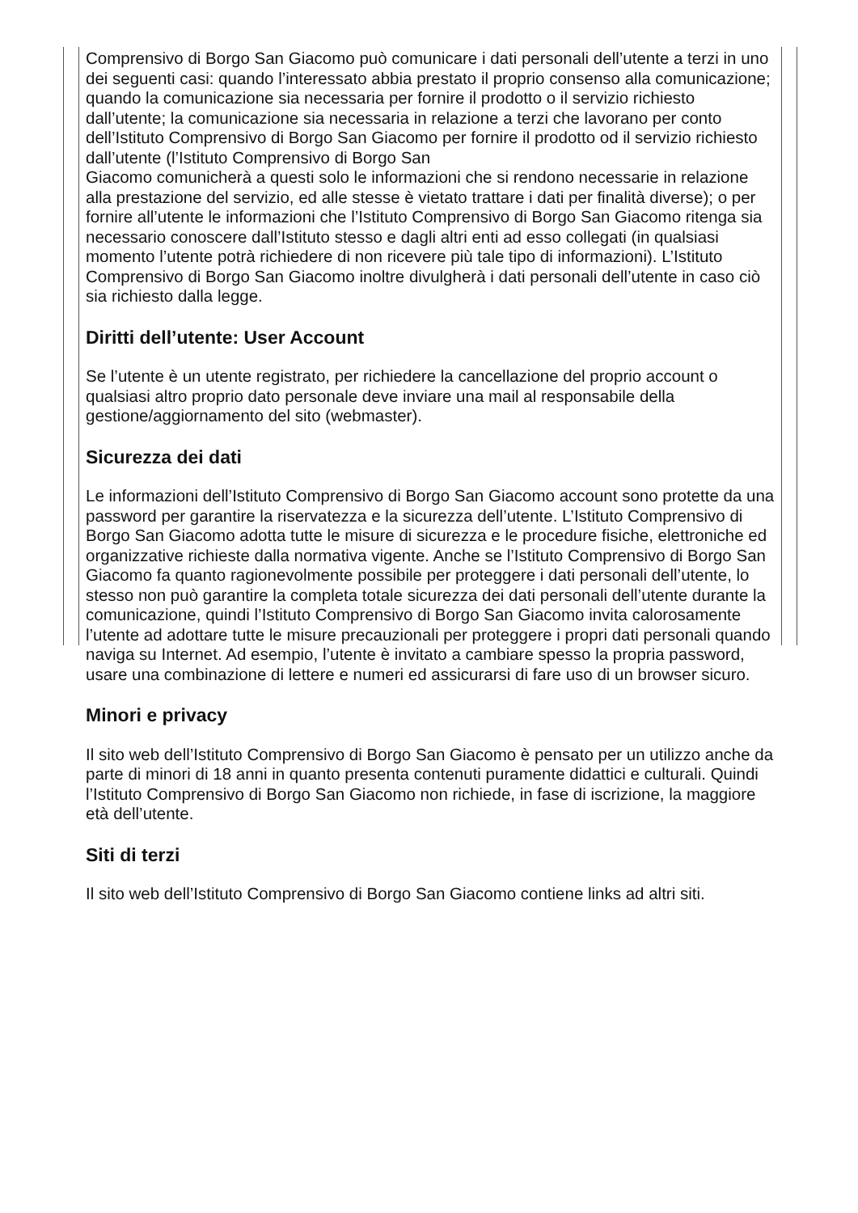Comprensivo di Borgo San Giacomo può comunicare i dati personali dell’utente a terzi in uno dei seguenti casi: quando l’interessato abbia prestato il proprio consenso alla comunicazione; quando la comunicazione sia necessaria per fornire il prodotto o il servizio richiesto dall’utente; la comunicazione sia necessaria in relazione a terzi che lavorano per conto dell’Istituto Comprensivo di Borgo San Giacomo per fornire il prodotto od il servizio richiesto dall’utente (l’Istituto Comprensivo di Borgo San
Giacomo comunicherà a questi solo le informazioni che si rendono necessarie in relazione alla prestazione del servizio, ed alle stesse è vietato trattare i dati per finalità diverse); o per fornire all’utente le informazioni che l’Istituto Comprensivo di Borgo San Giacomo ritenga sia necessario conoscere dall’Istituto stesso e dagli altri enti ad esso collegati (in qualsiasi momento l’utente potrà richiedere di non ricevere più tale tipo di informazioni). L’Istituto Comprensivo di Borgo San Giacomo inoltre divulgherà i dati personali dell’utente in caso ciò sia richiesto dalla legge.
Diritti dell’utente: User Account
Se l’utente è un utente registrato, per richiedere la cancellazione del proprio account o qualsiasi altro proprio dato personale deve inviare una mail al responsabile della gestione/aggiornamento del sito (webmaster).
Sicurezza dei dati
Le informazioni dell’Istituto Comprensivo di Borgo San Giacomo account sono protette da una password per garantire la riservatezza e la sicurezza dell’utente. L’Istituto Comprensivo di Borgo San Giacomo adotta tutte le misure di sicurezza e le procedure fisiche, elettroniche ed organizzative richieste dalla normativa vigente. Anche se l’Istituto Comprensivo di Borgo San Giacomo fa quanto ragionevolmente possibile per proteggere i dati personali dell’utente, lo stesso non può garantire la completa totale sicurezza dei dati personali dell’utente durante la comunicazione, quindi l’Istituto Comprensivo di Borgo San Giacomo invita calorosamente l’utente ad adottare tutte le misure precauzionali per proteggere i propri dati personali quando naviga su Internet. Ad esempio, l’utente è invitato a cambiare spesso la propria password, usare una combinazione di lettere e numeri ed assicurarsi di fare uso di un browser sicuro.
Minori e privacy
Il sito web dell’Istituto Comprensivo di Borgo San Giacomo è pensato per un utilizzo anche da parte di minori di 18 anni in quanto presenta contenuti puramente didattici e culturali. Quindi l’Istituto Comprensivo di Borgo San Giacomo non richiede, in fase di iscrizione, la maggiore età dell’utente.
Siti di terzi
Il sito web dell’Istituto Comprensivo di Borgo San Giacomo contiene links ad altri siti.